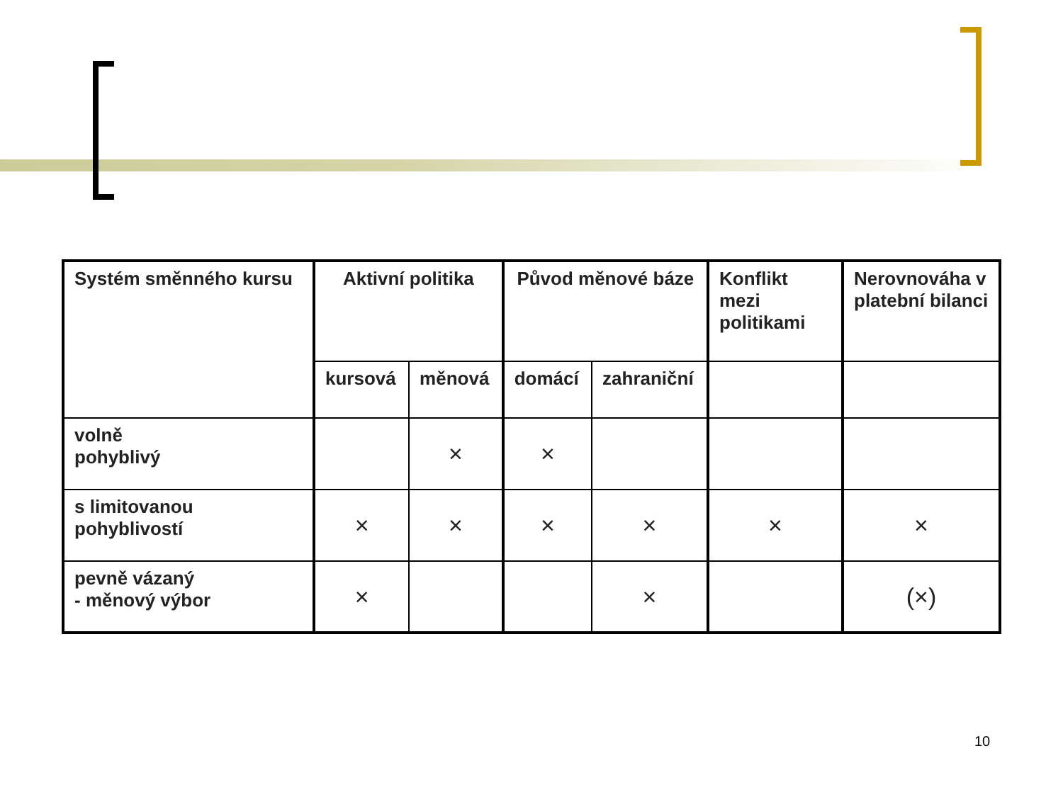| Systém směnného kursu | Aktivní politika | | Původ měnové báze | | Konflikt mezi politikami | Nerovnováha v platební bilanci |
| | kursová | měnová | domácí | zahraniční | | |
| volně pohyblivý | | × | × | | | |
| s limitovanou pohyblivostí | × | × | × | × | × | × |
| pevně vázaný - měnový výbor | × | | | × | | (×) |
10